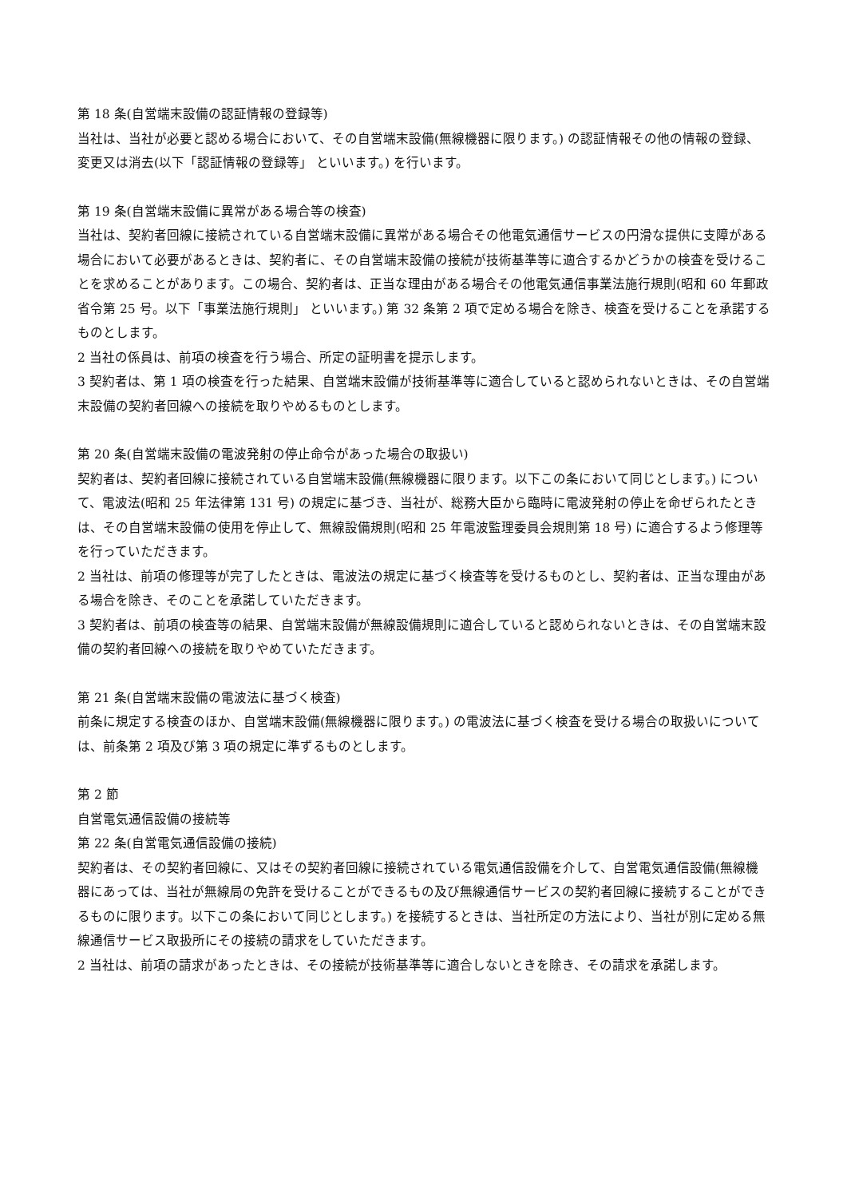第 18 条(自営端末設備の認証情報の登録等)
当社は、当社が必要と認める場合において、その自営端末設備(無線機器に限ります。) の認証情報その他の情報の登録、変更又は消去(以下「認証情報の登録等」 といいます。) を行います。
第 19 条(自営端末設備に異常がある場合等の検査)
当社は、契約者回線に接続されている自営端末設備に異常がある場合その他電気通信サービスの円滑な提供に支障がある場合において必要があるときは、契約者に、その自営端末設備の接続が技術基準等に適合するかどうかの検査を受けることを求めることがあります。この場合、契約者は、正当な理由がある場合その他電気通信事業法施行規則(昭和 60 年郵政省令第 25 号。以下「事業法施行規則」 といいます。) 第 32 条第 2 項で定める場合を除き、検査を受けることを承諾するものとします。
2 当社の係員は、前項の検査を行う場合、所定の証明書を提示します。
3 契約者は、第 1 項の検査を行った結果、自営端末設備が技術基準等に適合していると認められないときは、その自営端末設備の契約者回線への接続を取りやめるものとします。
第 20 条(自営端末設備の電波発射の停止命令があった場合の取扱い)
契約者は、契約者回線に接続されている自営端末設備(無線機器に限ります。以下この条において同じとします。) について、電波法(昭和 25 年法律第 131 号) の規定に基づき、当社が、総務大臣から臨時に電波発射の停止を命ぜられたときは、その自営端末設備の使用を停止して、無線設備規則(昭和 25 年電波監理委員会規則第 18 号) に適合するよう修理等を行っていただきます。
2 当社は、前項の修理等が完了したときは、電波法の規定に基づく検査等を受けるものとし、契約者は、正当な理由がある場合を除き、そのことを承諾していただきます。
3 契約者は、前項の検査等の結果、自営端末設備が無線設備規則に適合していると認められないときは、その自営端末設備の契約者回線への接続を取りやめていただきます。
第 21 条(自営端末設備の電波法に基づく検査)
前条に規定する検査のほか、自営端末設備(無線機器に限ります。) の電波法に基づく検査を受ける場合の取扱いについては、前条第 2 項及び第 3 項の規定に準ずるものとします。
第 2 節
自営電気通信設備の接続等
第 22 条(自営電気通信設備の接続)
契約者は、その契約者回線に、又はその契約者回線に接続されている電気通信設備を介して、自営電気通信設備(無線機器にあっては、当社が無線局の免許を受けることができるもの及び無線通信サービスの契約者回線に接続することができるものに限ります。以下この条において同じとします。) を接続するときは、当社所定の方法により、当社が別に定める無線通信サービス取扱所にその接続の請求をしていただきます。
2 当社は、前項の請求があったときは、その接続が技術基準等に適合しないときを除き、その請求を承諾します。